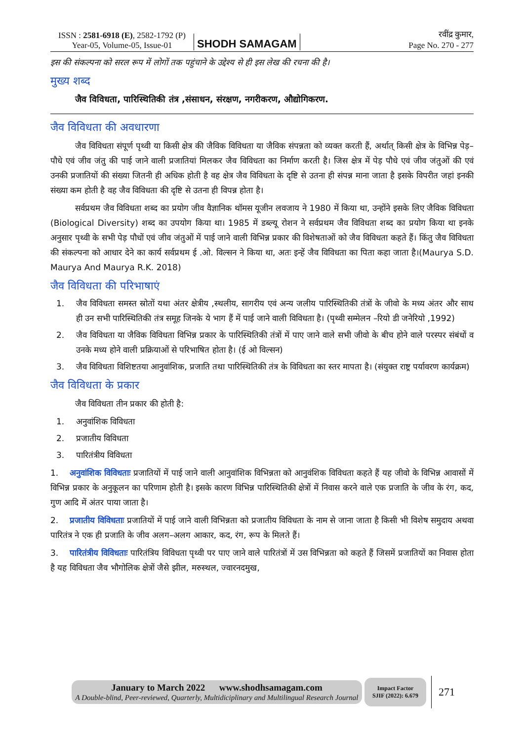ISSN : 2581-6918 (E), 2582-1792 (P)
Year-05, Volume-05, Issue-01
SHODH SAMAGAM
रवींद्र कुमार,
Page No. 270 - 277
इस की संकल्पना को सरल रूप में लोगों तक पहुंचाने के उद्देश्य से ही इस लेख की रचना की है।
मुख्य शब्द
जैव विविधता, पारिस्थितिकी तंत्र ,संसाधन, संरक्षण, नगरीकरण, औद्योगिकरण.
जैव विविधता की अवधारणा
जैव विविधता संपूर्ण पृथ्वी या किसी क्षेत्र की जैविक विविधता या जैविक संपन्नता को व्यक्त करती हैं, अर्थात् किसी क्षेत्र के विभिन्न पेड़–पौधे एवं जीव जंतु की पाई जाने वाली प्रजातियां मिलकर जैव विविधता का निर्माण करती है। जिस क्षेत्र में पेड़ पौधे एवं जीव जंतुओं की एवं उनकी प्रजातियों की संख्या जितनी ही अधिक होती है वह क्षेत्र जैव विविधता के दृष्टि से उतना ही संपन्न माना जाता है इसके विपरीत जहां इनकी संख्या कम होती है वह जैव विविधता की दृष्टि से उतना ही विपन्न होता है।
सर्वप्रथम जैव विविधता शब्द का प्रयोग जीव वैज्ञानिक थॉमस यूजीन लवजाय ने 1980 में किया था, उन्होंने इसके लिए जैविक विविधता (Biological Diversity) शब्द का उपयोग किया था। 1985 में डब्ल्यू रोशन ने सर्वप्रथम जैव विविधता शब्द का प्रयोग किया था इनके अनुसार पृथ्वी के सभी पेड़ पौधों एवं जीव जंतुओं में पाई जाने वाली विभिन्न प्रकार की विशेषताओं को जैव विविधता कहते हैं। किंतु जैव विविधता की संकल्पना को आधार देने का कार्य सर्वप्रथम ई .ओ. विल्सन ने किया था, अतः इन्हें जैव विविधता का पिता कहा जाता है।(Maurya S.D. Maurya And Maurya R.K. 2018)
जैव विविधता की परिभाषाएं
1. जैव विविधता समस्त स्रोतों यथा अंतर क्षेत्रीय ,स्थलीय, सागरीय एवं अन्य जलीय पारिस्थितिकी तंत्रों के जीवो के मध्य अंतर और साथ ही उन सभी पारिस्थितिकी तंत्र समूह जिनके ये भाग हैं में पाई जाने वाली विविधता है। (पृथ्वी सम्मेलन –रियो डी जनेरियो ,1992)
2. जैव विविधता या जैविक विविधता विभिन्न प्रकार के पारिस्थितिकी तंत्रों में पाए जाने वाले सभी जीवो के बीच होने वाले परस्पर संबंधों व उनके मध्य होने वाली प्रक्रियाओं से परिभाषित होता है। (ई ओ विल्सन)
3. जैव विविधता विशिष्टतया आनुवांशिक, प्रजाति तथा पारिस्थितिकी तंत्र के विविधता का स्तर मापता है। (संयुक्त राष्ट्र पर्यावरण कार्यक्रम)
जैव विविधता के प्रकार
जैव विविधता तीन प्रकार की होती है:
1. अनुवांशिक विविधता
2. प्रजातीय विविधता
3. पारितंत्रीय विविधता
1. अनुवांशिक विविधताः प्रजातियों में पाई जाने वाली आनुवांशिक विभिन्नता को आनुवंशिक विविधता कहते हैं यह जीवो के विभिन्न आवासों में विभिन्न प्रकार के अनुकूलन का परिणाम होती है। इसके कारण विभिन्न पारिस्थितिकी क्षेत्रों में निवास करने वाले एक प्रजाति के जीव के रंग, कद, गुण आदि में अंतर पाया जाता है।
2. प्रजातीय विविधताः प्रजातियों में पाई जाने वाली विभिन्नता को प्रजातीय विविधता के नाम से जाना जाता है किसी भी विशेष समुदाय अथवा पारितंत्र ने एक ही प्रजाति के जीव अलग–अलग आकार, कद, रंग, रूप के मिलते हैं।
3. पारितंत्रीय विविधताः पारितंत्रिय विविधता पृथ्वी पर पाए जाने वाले पारितंत्रों में उस विभिन्नता को कहते हैं जिसमें प्रजातियों का निवास होता है यह विविधता जैव भौगोलिक क्षेत्रों जैसे झील, मरुस्थल, ज्वारनदमुख,
January to March 2022 www.shodhsamagam.com
A Double-blind, Peer-reviewed, Quarterly, Multidiciplinary and Multilingual Research Journal
Impact Factor
SJIF (2022): 6.679
271